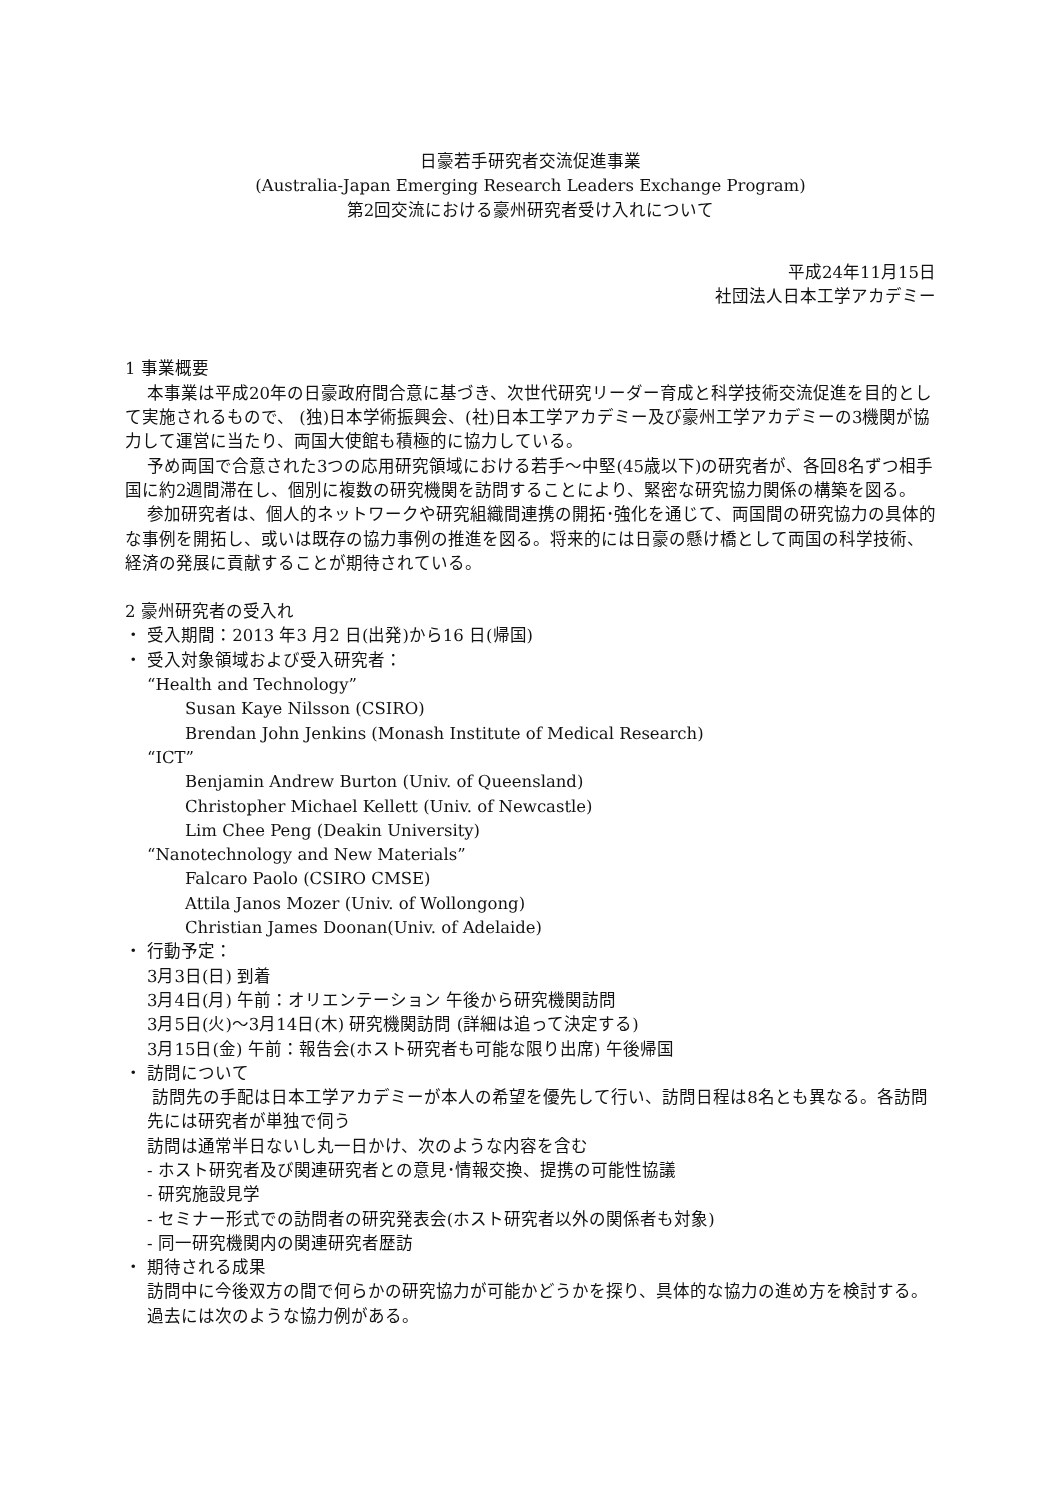日豪若手研究者交流促進事業
(Australia-Japan Emerging Research Leaders Exchange Program)
第2回交流における豪州研究者受け入れについて
平成24年11月15日
社団法人日本工学アカデミー
1 事業概要
本事業は平成20年の日豪政府間合意に基づき、次世代研究リーダー育成と科学技術交流促進を目的として実施されるもので、 (独)日本学術振興会、(社)日本工学アカデミー及び豪州工学アカデミーの3機関が協力して運営に当たり、両国大使館も積極的に協力している。
予め両国で合意された3つの応用研究領域における若手～中堅(45歳以下)の研究者が、各回8名ずつ相手国に約2週間滞在し、個別に複数の研究機関を訪問することにより、緊密な研究協力関係の構築を図る。
参加研究者は、個人的ネットワークや研究組織間連携の開拓･強化を通じて、両国間の研究協力の具体的な事例を開拓し、或いは既存の協力事例の推進を図る。将来的には日豪の懸け橋として両国の科学技術、経済の発展に貢献することが期待されている。
2 豪州研究者の受入れ
・ 受入期間：2013 年3 月2 日(出発)から16 日(帰国)
・ 受入対象領域および受入研究者：
“Health and Technology”
Susan Kaye Nilsson (CSIRO)
Brendan John Jenkins (Monash Institute of Medical Research)
“ICT”
Benjamin Andrew Burton (Univ. of Queensland)
Christopher Michael Kellett (Univ. of Newcastle)
Lim Chee Peng (Deakin University)
“Nanotechnology and New Materials”
Falcaro Paolo (CSIRO CMSE)
Attila Janos Mozer (Univ. of Wollongong)
Christian James Doonan(Univ. of Adelaide)
・ 行動予定：
3月3日(日) 到着
3月4日(月) 午前：オリエンテーション 午後から研究機関訪問
3月5日(火)～3月14日(木) 研究機関訪問 (詳細は追って決定する)
3月15日(金) 午前：報告会(ホスト研究者も可能な限り出席) 午後帰国
・ 訪問について
訪問先の手配は日本工学アカデミーが本人の希望を優先して行い、訪問日程は8名とも異なる。各訪問先には研究者が単独で伺う
訪問は通常半日ないし丸一日かけ、次のような内容を含む
- ホスト研究者及び関連研究者との意見･情報交換、提携の可能性協議
- 研究施設見学
- セミナー形式での訪問者の研究発表会(ホスト研究者以外の関係者も対象)
- 同一研究機関内の関連研究者歴訪
・ 期待される成果
訪問中に今後双方の間で何らかの研究協力が可能かどうかを探り、具体的な協力の進め方を検討する。過去には次のような協力例がある。